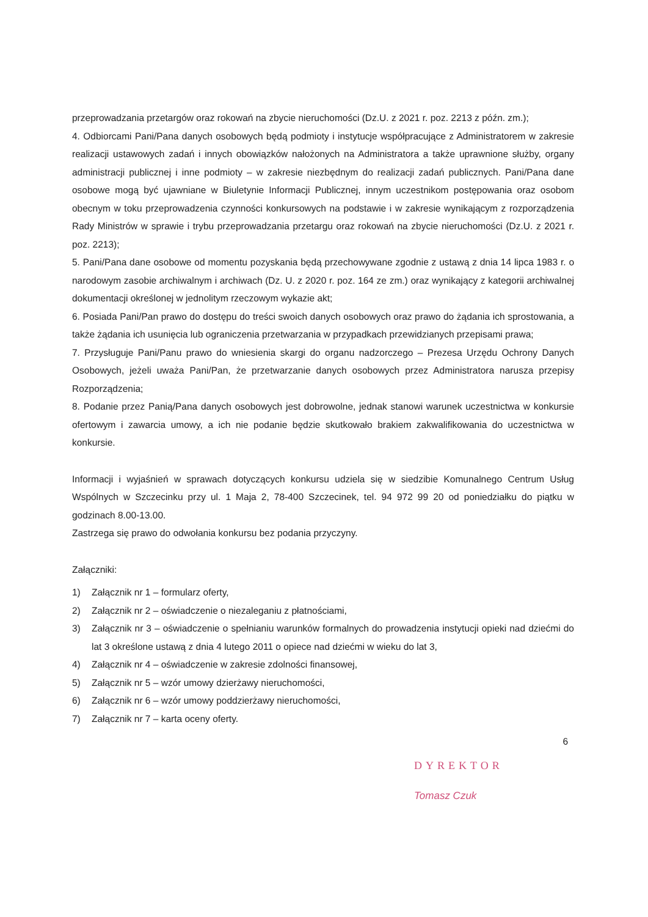przeprowadzania przetargów oraz rokowań na zbycie nieruchomości (Dz.U. z 2021 r. poz. 2213 z późn. zm.);
4. Odbiorcami Pani/Pana danych osobowych będą podmioty i instytucje współpracujące z Administratorem w zakresie realizacji ustawowych zadań i innych obowiązków nałożonych na Administratora a także uprawnione służby, organy administracji publicznej i inne podmioty – w zakresie niezbędnym do realizacji zadań publicznych. Pani/Pana dane osobowe mogą być ujawniane w Biuletynie Informacji Publicznej, innym uczestnikom postępowania oraz osobom obecnym w toku przeprowadzenia czynności konkursowych na podstawie i w zakresie wynikającym z rozporządzenia Rady Ministrów w sprawie i trybu przeprowadzania przetargu oraz rokowań na zbycie nieruchomości (Dz.U. z 2021 r. poz. 2213);
5. Pani/Pana dane osobowe od momentu pozyskania będą przechowywane zgodnie z ustawą z dnia 14 lipca 1983 r. o narodowym zasobie archiwalnym i archiwach (Dz. U. z 2020 r. poz. 164 ze zm.) oraz wynikający z kategorii archiwalnej dokumentacji określonej w jednolitym rzeczowym wykazie akt;
6. Posiada Pani/Pan prawo do dostępu do treści swoich danych osobowych oraz prawo do żądania ich sprostowania, a także żądania ich usunięcia lub ograniczenia przetwarzania w przypadkach przewidzianych przepisami prawa;
7. Przysługuje Pani/Panu prawo do wniesienia skargi do organu nadzorczego – Prezesa Urzędu Ochrony Danych Osobowych, jeżeli uważa Pani/Pan, że przetwarzanie danych osobowych przez Administratora narusza przepisy Rozporządzenia;
8. Podanie przez Panią/Pana danych osobowych jest dobrowolne, jednak stanowi warunek uczestnictwa w konkursie ofertowym i zawarcia umowy, a ich nie podanie będzie skutkowało brakiem zakwalifikowania do uczestnictwa w konkursie.
Informacji i wyjaśnień w sprawach dotyczących konkursu udziela się w siedzibie Komunalnego Centrum Usług Wspólnych w Szczecinku przy ul. 1 Maja 2, 78-400 Szczecinek, tel. 94 972 99 20 od poniedziałku do piątku w godzinach 8.00-13.00.
Zastrzega się prawo do odwołania konkursu bez podania przyczyny.
Załączniki:
1) Załącznik nr 1 – formularz oferty,
2) Załącznik nr 2 – oświadczenie o niezaleganiu z płatnościami,
3) Załącznik nr 3 – oświadczenie o spełnianiu warunków formalnych do prowadzenia instytucji opieki nad dziećmi do lat 3 określone ustawą z dnia 4 lutego 2011 o opiece nad dziećmi w wieku do lat 3,
4) Załącznik nr 4 – oświadczenie w zakresie zdolności finansowej,
5) Załącznik nr 5 – wzór umowy dzierżawy nieruchomości,
6) Załącznik nr 6 – wzór umowy poddzierżawy nieruchomości,
7) Załącznik nr 7 – karta oceny oferty.
6
DYREKTOR
Tomasz Czuk